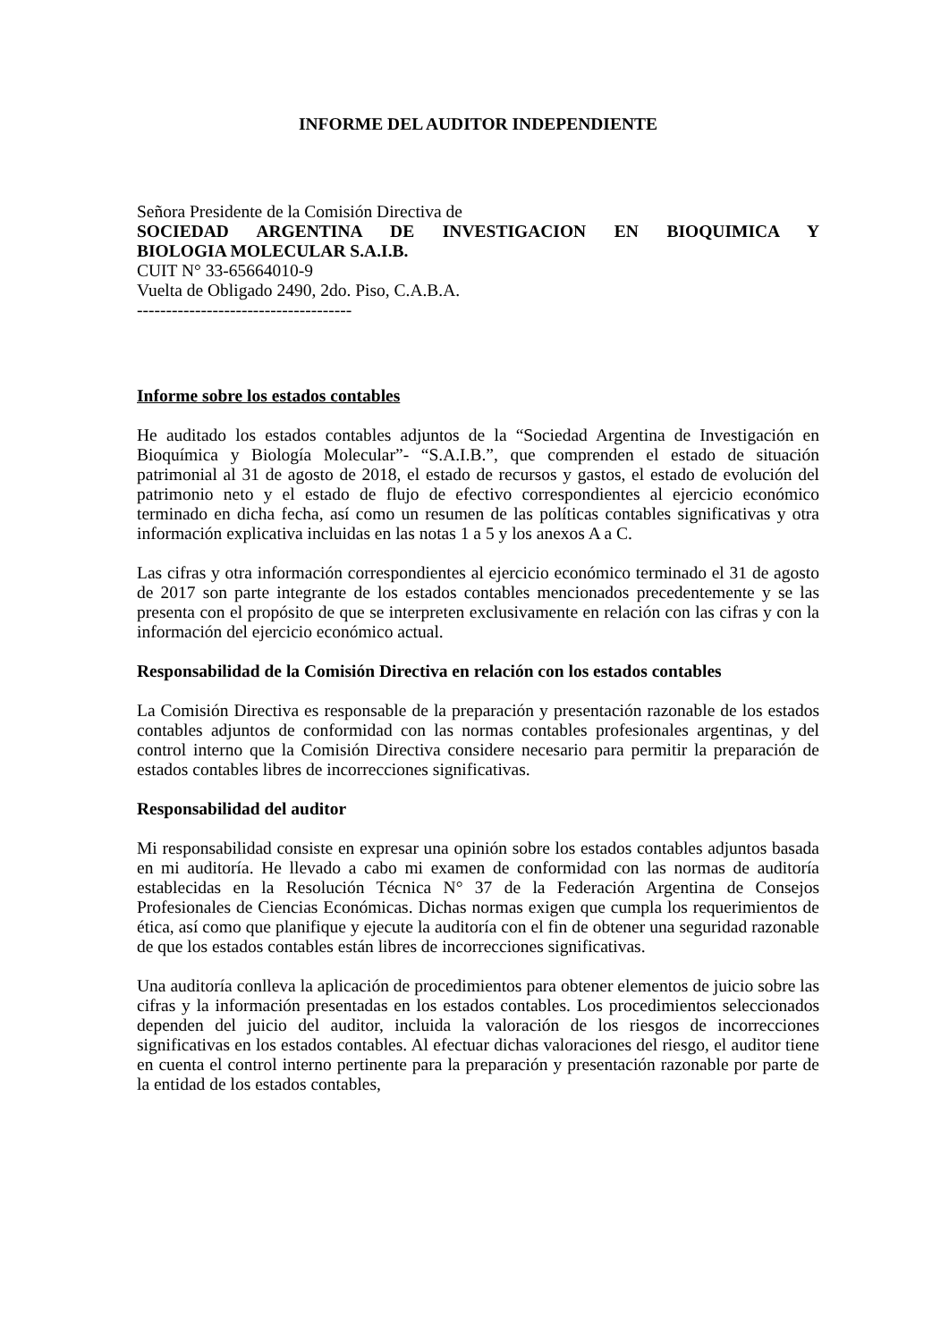INFORME DEL AUDITOR INDEPENDIENTE
Señora Presidente de la Comisión Directiva de
SOCIEDAD ARGENTINA DE INVESTIGACION EN BIOQUIMICA Y
BIOLOGIA MOLECULAR S.A.I.B.
CUIT N° 33-65664010-9
Vuelta de Obligado 2490, 2do. Piso, C.A.B.A.
-------------------------------------
Informe sobre los estados contables
He auditado los estados contables adjuntos de la “Sociedad Argentina de Investigación en Bioquímica y Biología Molecular”- “S.A.I.B.”, que comprenden el estado de situación patrimonial al 31 de agosto de 2018, el estado de recursos y gastos, el estado de evolución del patrimonio neto y el estado de flujo de efectivo correspondientes al ejercicio económico terminado en dicha fecha, así como un resumen de las políticas contables significativas y otra información explicativa incluidas en las notas 1 a 5 y los anexos A a C.
Las cifras y otra información correspondientes al ejercicio económico terminado el 31 de agosto de 2017 son parte integrante de los estados contables mencionados precedentemente y se las presenta con el propósito de que se interpreten exclusivamente en relación con las cifras y con la información del ejercicio económico actual.
Responsabilidad de la Comisión Directiva en relación con los estados contables
La Comisión Directiva es responsable de la preparación y presentación razonable de los estados contables adjuntos de conformidad con las normas contables profesionales argentinas, y del control interno que la Comisión Directiva considere necesario para permitir la preparación de estados contables libres de incorrecciones significativas.
Responsabilidad del auditor
Mi responsabilidad consiste en expresar una opinión sobre los estados contables adjuntos basada en mi auditoría. He llevado a cabo mi examen de conformidad con las normas de auditoría establecidas en la Resolución Técnica N° 37 de la Federación Argentina de Consejos Profesionales de Ciencias Económicas. Dichas normas exigen que cumpla los requerimientos de ética, así como que planifique y ejecute la auditoría con el fin de obtener una seguridad razonable de que los estados contables están libres de incorrecciones significativas.
Una auditoría conlleva la aplicación de procedimientos para obtener elementos de juicio sobre las cifras y la información presentadas en los estados contables. Los procedimientos seleccionados dependen del juicio del auditor, incluida la valoración de los riesgos de incorrecciones significativas en los estados contables. Al efectuar dichas valoraciones del riesgo, el auditor tiene en cuenta el control interno pertinente para la preparación y presentación razonable por parte de la entidad de los estados contables,